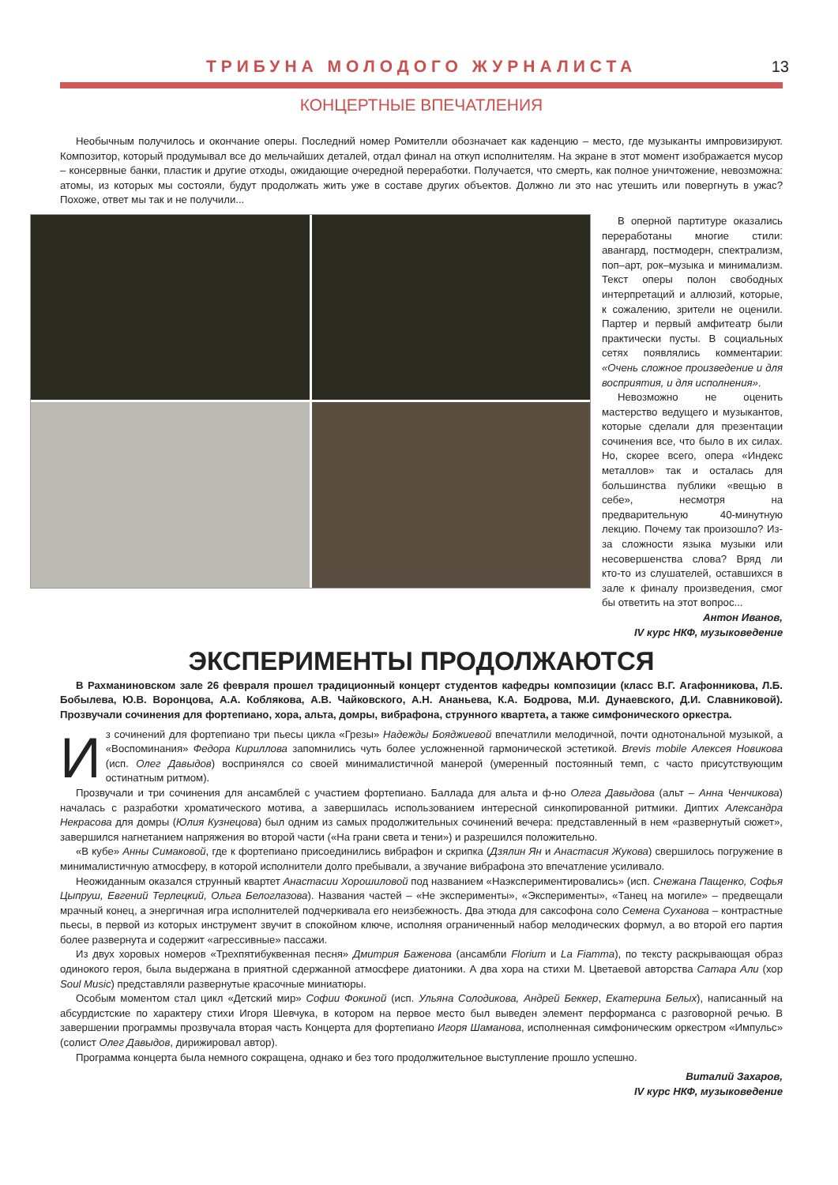ТРИБУНА МОЛОДОГО ЖУРНАЛИСТА
13
КОНЦЕРТНЫЕ ВПЕЧАТЛЕНИЯ
Необычным получилось и окончание оперы. Последний номер Ромителли обозначает как каденцию – место, где музыканты импровизируют. Композитор, который продумывал все до мельчайших деталей, отдал финал на откуп исполнителям. На экране в этот момент изображается мусор – консервные банки, пластик и другие отходы, ожидающие очередной переработки. Получается, что смерть, как полное уничтожение, невозможна: атомы, из которых мы состояли, будут продолжать жить уже в составе других объектов. Должно ли это нас утешить или повергнуть в ужас? Похоже, ответ мы так и не получили...
В оперной партитуре оказались переработаны многие стили: авангард, постмодерн, спектрализм, поп–арт, рок–музыка и минимализм. Текст оперы полон свободных интерпретаций и аллюзий, которые, к сожалению, зрители не оценили. Партер и первый амфитеатр были практически пусты. В социальных сетях появлялись комментарии: «Очень сложное произведение и для восприятия, и для исполнения».
Невозможно не оценить мастерство ведущего и музыкантов, которые сделали для презентации сочинения все, что было в их силах. Но, скорее всего, опера «Индекс металлов» так и осталась для большинства публики «вещью в себе», несмотря на предварительную 40-минутную лекцию. Почему так произошло? Из-за сложности языка музыки или несовершенства слова? Вряд ли кто-то из слушателей, оставшихся в зале к финалу произведения, смог бы ответить на этот вопрос...
Антон Иванов,
IV курс НКФ, музыковедение
ЭКСПЕРИМЕНТЫ ПРОДОЛЖАЮТСЯ
В Рахманиновском зале 26 февраля прошел традиционный концерт студентов кафедры композиции (класс В.Г. Агафонникова, Л.Б. Бобылева, Ю.В. Воронцова, А.А. Коблякова, А.В. Чайковского, А.Н. Ананьева, К.А. Бодрова, М.И. Дунаевского, Д.И. Славниковой). Прозвучали сочинения для фортепиано, хора, альта, домры, вибрафона, струнного квартета, а также симфонического оркестра.
Из сочинений для фортепиано три пьесы цикла «Грезы» Надежды Бояджиевой впечатлили мелодичной, почти однотональной музыкой, а «Воспоминания» Федора Кириллова запомнились чуть более усложненной гармонической эстетикой. Brevis mobile Алексея Новикова (исп. Олег Давыдов) воспринялся со своей минималистичной манерой (умеренный постоянный темп, с часто присутствующим остинатным ритмом).
Прозвучали и три сочинения для ансамблей с участием фортепиано. Баллада для альта и ф-но Олега Давыдова (альт – Анна Ченчикова) началась с разработки хроматического мотива, а завершилась использованием интересной синкопированной ритмики. Диптих Александра Некрасова для домры (Юлия Кузнецова) был одним из самых продолжительных сочинений вечера: представленный в нем «развернутый сюжет», завершился нагнетанием напряжения во второй части («На грани света и тени») и разрешился положительно.
«В кубе» Анны Симаковой, где к фортепиано присоединились вибрафон и скрипка (Дзялин Ян и Анастасия Жукова) свершилось погружение в минималистичную атмосферу, в которой исполнители долго пребывали, а звучание вибрафона это впечатление усиливало.
Неожиданным оказался струнный квартет Анастасии Хорошиловой под названием «Наэкспериментировались» (исп. Снежана Пащенко, Софья Цыпруш, Евгений Терлецкий, Ольга Белоглазова). Названия частей – «Не эксперименты», «Эксперименты», «Танец на могиле» – предвещали мрачный конец, а энергичная игра исполнителей подчеркивала его неизбежность. Два этюда для саксофона соло Семена Суханова – контрастные пьесы, в первой из которых инструмент звучит в спокойном ключе, исполняя ограниченный набор мелодических формул, а во второй его партия более развернута и содержит «агрессивные» пассажи.
Из двух хоровых номеров «Трехпятибуквенная песня» Дмитрия Баженова (ансамбли Florium и La Fiamma), по тексту раскрывающая образ одинокого героя, была выдержана в приятной сдержанной атмосфере диатоники. А два хора на стихи М. Цветаевой авторства Сатара Али (хор Soul Music) представляли развернутые красочные миниатюры.
Особым моментом стал цикл «Детский мир» Софии Фокиной (исп. Ульяна Солодикова, Андрей Беккер, Екатерина Белых), написанный на абсурдистские по характеру стихи Игоря Шевчука, в котором на первое место был выведен элемент перформанса с разговорной речью. В завершении программы прозвучала вторая часть Концерта для фортепиано Игоря Шаманова, исполненная симфоническим оркестром «Импульс» (солист Олег Давыдов, дирижировал автор).
Программа концерта была немного сокращена, однако и без того продолжительное выступление прошло успешно.
Виталий Захаров,
IV курс НКФ, музыковедение